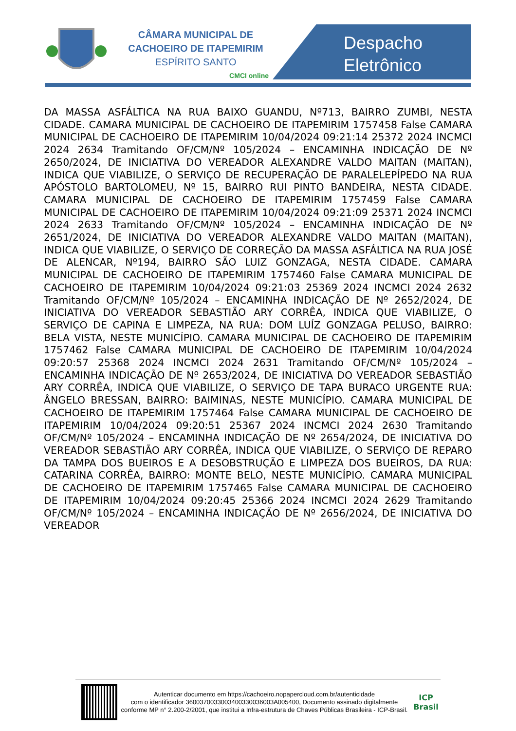CÂMARA MUNICIPAL DE
CACHOEIRO DE ITAPEMIRIM
ESPÍRITO SANTO
CMCI online
Despacho
Eletrônico
DA MASSA ASFÁLTICA NA RUA BAIXO GUANDU, Nº713, BAIRRO ZUMBI, NESTA CIDADE. CAMARA MUNICIPAL DE CACHOEIRO DE ITAPEMIRIM 1757458 False CAMARA MUNICIPAL DE CACHOEIRO DE ITAPEMIRIM 10/04/2024 09:21:14 25372 2024 INCMCI 2024 2634 Tramitando OF/CM/Nº 105/2024 – ENCAMINHA INDICAÇÃO DE Nº 2650/2024, DE INICIATIVA DO VEREADOR ALEXANDRE VALDO MAITAN (MAITAN), INDICA QUE VIABILIZE, O SERVIÇO DE RECUPERAÇÃO DE PARALELEPÍPEDO NA RUA APÓSTOLO BARTOLOMEU, Nº 15, BAIRRO RUI PINTO BANDEIRA, NESTA CIDADE. CAMARA MUNICIPAL DE CACHOEIRO DE ITAPEMIRIM 1757459 False CAMARA MUNICIPAL DE CACHOEIRO DE ITAPEMIRIM 10/04/2024 09:21:09 25371 2024 INCMCI 2024 2633 Tramitando OF/CM/Nº 105/2024 – ENCAMINHA INDICAÇÃO DE Nº 2651/2024, DE INICIATIVA DO VEREADOR ALEXANDRE VALDO MAITAN (MAITAN), INDICA QUE VIABILIZE, O SERVIÇO DE CORREÇÃO DA MASSA ASFÁLTICA NA RUA JOSÉ DE ALENCAR, Nº194, BAIRRO SÃO LUIZ GONZAGA, NESTA CIDADE. CAMARA MUNICIPAL DE CACHOEIRO DE ITAPEMIRIM 1757460 False CAMARA MUNICIPAL DE CACHOEIRO DE ITAPEMIRIM 10/04/2024 09:21:03 25369 2024 INCMCI 2024 2632 Tramitando OF/CM/Nº 105/2024 – ENCAMINHA INDICAÇÃO DE Nº 2652/2024, DE INICIATIVA DO VEREADOR SEBASTIÃO ARY CORRÊA, INDICA QUE VIABILIZE, O SERVIÇO DE CAPINA E LIMPEZA, NA RUA: DOM LUÍZ GONZAGA PELUSO, BAIRRO: BELA VISTA, NESTE MUNICÍPIO. CAMARA MUNICIPAL DE CACHOEIRO DE ITAPEMIRIM 1757462 False CAMARA MUNICIPAL DE CACHOEIRO DE ITAPEMIRIM 10/04/2024 09:20:57 25368 2024 INCMCI 2024 2631 Tramitando OF/CM/Nº 105/2024 – ENCAMINHA INDICAÇÃO DE Nº 2653/2024, DE INICIATIVA DO VEREADOR SEBASTIÃO ARY CORRÊA, INDICA QUE VIABILIZE, O SERVIÇO DE TAPA BURACO URGENTE RUA: ÂNGELO BRESSAN, BAIRRO: BAIMINAS, NESTE MUNICÍPIO. CAMARA MUNICIPAL DE CACHOEIRO DE ITAPEMIRIM 1757464 False CAMARA MUNICIPAL DE CACHOEIRO DE ITAPEMIRIM 10/04/2024 09:20:51 25367 2024 INCMCI 2024 2630 Tramitando OF/CM/Nº 105/2024 – ENCAMINHA INDICAÇÃO DE Nº 2654/2024, DE INICIATIVA DO VEREADOR SEBASTIÃO ARY CORRÊA, INDICA QUE VIABILIZE, O SERVIÇO DE REPARO DA TAMPA DOS BUEIROS E A DESOBSTRUÇÃO E LIMPEZA DOS BUEIROS, DA RUA: CATARINA CORRÊA, BAIRRO: MONTE BELO, NESTE MUNICÍPIO. CAMARA MUNICIPAL DE CACHOEIRO DE ITAPEMIRIM 1757465 False CAMARA MUNICIPAL DE CACHOEIRO DE ITAPEMIRIM 10/04/2024 09:20:45 25366 2024 INCMCI 2024 2629 Tramitando OF/CM/Nº 105/2024 – ENCAMINHA INDICAÇÃO DE Nº 2656/2024, DE INICIATIVA DO VEREADOR
Autenticar documento em https://cachoeiro.nopapercloud.com.br/autenticidade
com o identificador 3600370033003400330036003A005400, Documento assinado digitalmente conforme MP n° 2.200-2/2001, que institui a Infra-estrutura de Chaves Públicas Brasileira - ICP-Brasil.
ICP
Brasil